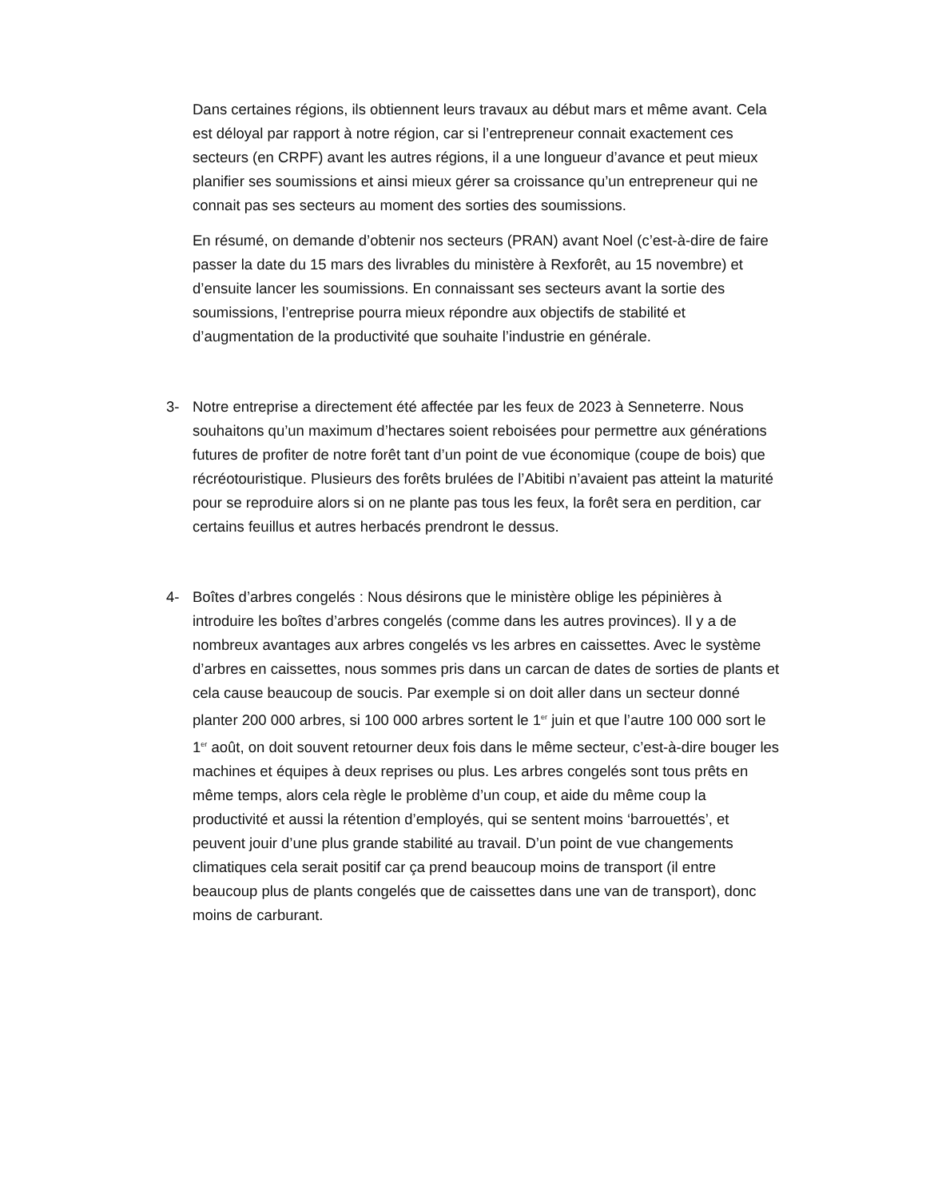Dans certaines régions, ils obtiennent leurs travaux au début mars et même avant. Cela est déloyal par rapport à notre région, car si l’entrepreneur connait exactement ces secteurs (en CRPF) avant les autres régions, il a une longueur d’avance et peut mieux planifier ses soumissions et ainsi mieux gérer sa croissance qu’un entrepreneur qui ne connait pas ses secteurs au moment des sorties des soumissions.
En résumé, on demande d’obtenir nos secteurs (PRAN) avant Noel (c’est-à-dire de faire passer la date du 15 mars des livrables du ministère à Rexforêt, au 15 novembre) et d’ensuite lancer les soumissions. En connaissant ses secteurs avant la sortie des soumissions, l’entreprise pourra mieux répondre aux objectifs de stabilité et d’augmentation de la productivité que souhaite l’industrie en générale.
3- Notre entreprise a directement été affectée par les feux de 2023 à Senneterre. Nous souhaitons qu’un maximum d’hectares soient reboisées pour permettre aux générations futures de profiter de notre forêt tant d’un point de vue économique (coupe de bois) que récréotouristique. Plusieurs des forêts brulées de l’Abitibi n’avaient pas atteint la maturité pour se reproduire alors si on ne plante pas tous les feux, la forêt sera en perdition, car certains feuillus et autres herbacés prendront le dessus.
4- Boîtes d’arbres congelés : Nous désirons que le ministère oblige les pépinières à introduire les boîtes d’arbres congelés (comme dans les autres provinces). Il y a de nombreux avantages aux arbres congelés vs les arbres en caissettes. Avec le système d’arbres en caissettes, nous sommes pris dans un carcan de dates de sorties de plants et cela cause beaucoup de soucis. Par exemple si on doit aller dans un secteur donné planter 200 000 arbres, si 100 000 arbres sortent le 1<sup>er</sup> juin et que l’autre 100 000 sort le 1<sup>er</sup> août, on doit souvent retourner deux fois dans le même secteur, c’est-à-dire bouger les machines et équipes à deux reprises ou plus. Les arbres congelés sont tous prêts en même temps, alors cela règle le problème d’un coup, et aide du même coup la productivité et aussi la rétention d’employés, qui se sentent moins ‘barrouettés’, et peuvent jouir d’une plus grande stabilité au travail. D’un point de vue changements climatiques cela serait positif car ça prend beaucoup moins de transport (il entre beaucoup plus de plants congelés que de caissettes dans une van de transport), donc moins de carburant.